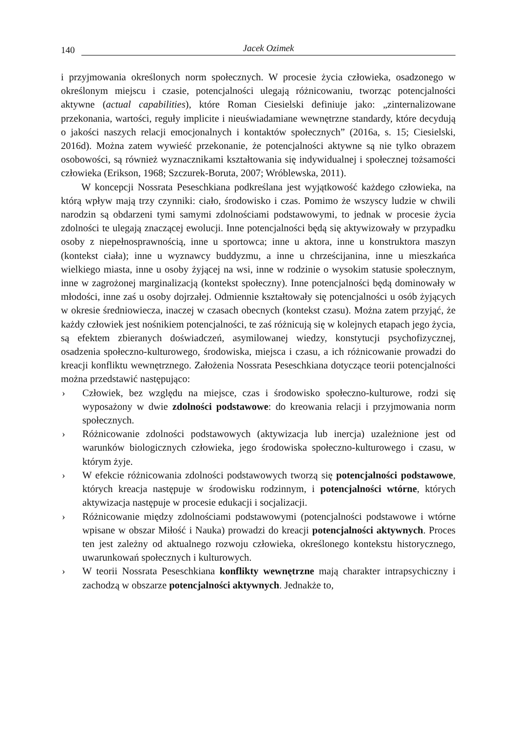140 Jacek Ozimek
i przyjmowania określonych norm społecznych. W procesie życia człowieka, osadzonego w określonym miejscu i czasie, potencjalności ulegają różnicowaniu, tworząc potencjalności aktywne (actual capabilities), które Roman Ciesielski definiuje jako: „zinternalizowane przekonania, wartości, reguły implicite i nieuświadamiane wewnętrzne standardy, które decydują o jakości naszych relacji emocjonalnych i kontaktów społecznych” (2016a, s. 15; Ciesielski, 2016d). Można zatem wywieść przekonanie, że potencjalności aktywne są nie tylko obrazem osobowości, są również wyznacznikami kształtowania się indywidualnej i społecznej tożsamości człowieka (Erikson, 1968; Szczurek-Boruta, 2007; Wróblewska, 2011).
W koncepcji Nossrata Peseschkiana podkreślana jest wyjątkowość każdego człowieka, na którą wpływ mają trzy czynniki: ciało, środowisko i czas. Pomimo że wszyscy ludzie w chwili narodzin są obdarzeni tymi samymi zdolnościami podstawowymi, to jednak w procesie życia zdolności te ulegają znaczącej ewolucji. Inne potencjalności będą się aktywizowały w przypadku osoby z niepełnosprawnością, inne u sportowca; inne u aktora, inne u konstruktora maszyn (kontekst ciała); inne u wyznawcy buddyzmu, a inne u chrześcijanina, inne u mieszkańca wielkiego miasta, inne u osoby żyjącej na wsi, inne w rodzinie o wysokim statusie społecznym, inne w zagrożonej marginalizacją (kontekst społeczny). Inne potencjalności będą dominowały w młodości, inne zaś u osoby dojrzałej. Odmiennie kształtowały się potencjalności u osób żyjących w okresie średniowiecza, inaczej w czasach obecnych (kontekst czasu). Można zatem przyjąć, że każdy człowiek jest nośnikiem potencjalności, te zaś różnicują się w kolejnych etapach jego życia, są efektem zbieranych doświadczeń, asymilowanej wiedzy, konstytucji psychofizycznej, osadzenia społeczno-kulturowego, środowiska, miejsca i czasu, a ich różnicowanie prowadzi do kreacji konfliktu wewnętrznego. Założenia Nossrata Peseschkiana dotyczące teorii potencjalności można przedstawić następująco:
› Człowiek, bez względu na miejsce, czas i środowisko społeczno-kulturowe, rodzi się wyposażony w dwie zdolności podstawowe: do kreowania relacji i przyjmowania norm społecznych.
› Różnicowanie zdolności podstawowych (aktywizacja lub inercja) uzależnione jest od warunków biologicznych człowieka, jego środowiska społeczno-kulturowego i czasu, w którym żyje.
› W efekcie różnicowania zdolności podstawowych tworzą się potencjalności podstawowe, których kreacja następuje w środowisku rodzinnym, i potencjalności wtórne, których aktywizacja następuje w procesie edukacji i socjalizacji.
› Różnicowanie między zdolnościami podstawowymi (potencjalności podstawowe i wtórne wpisane w obszar Miłość i Nauka) prowadzi do kreacji potencjalności aktywnych. Proces ten jest zależny od aktualnego rozwoju człowieka, określonego kontekstu historycznego, uwarunkowań społecznych i kulturowych.
› W teorii Nossrata Peseschkiana konflikty wewnętrzne mają charakter intrapsychiczny i zachodzą w obszarze potencjalności aktywnych. Jednakże to,